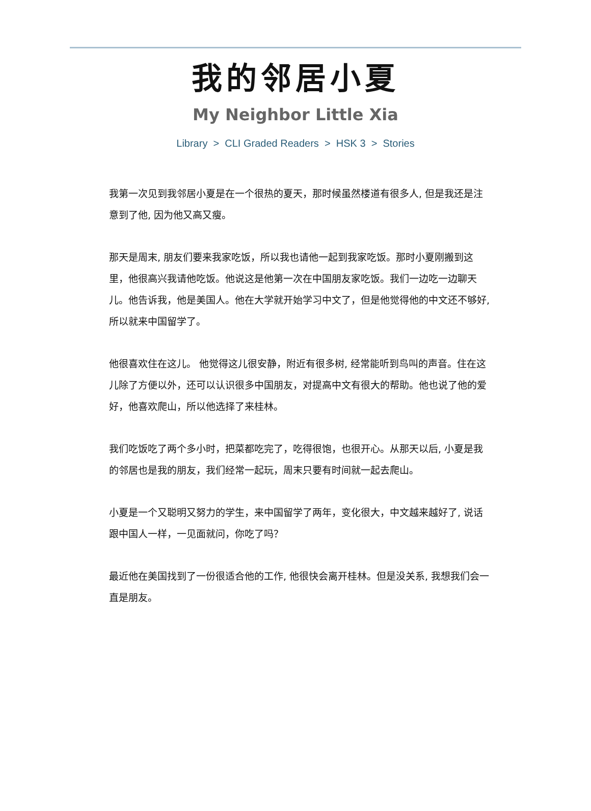我的邻居小夏
My Neighbor Little Xia
Library > CLI Graded Readers > HSK 3 > Stories
我第一次见到我邻居小夏是在一个很热的夏天，那时候虽然楼道有很多人, 但是我还是注意到了他, 因为他又高又瘦。
那天是周末, 朋友们要来我家吃饭，所以我也请他一起到我家吃饭。那时小夏刚搬到这里，他很高兴我请他吃饭。他说这是他第一次在中国朋友家吃饭。我们一边吃一边聊天儿。他告诉我，他是美国人。他在大学就开始学习中文了，但是他觉得他的中文还不够好, 所以就来中国留学了。
他很喜欢住在这儿。 他觉得这儿很安静，附近有很多树, 经常能听到鸟叫的声音。住在这儿除了方便以外，还可以认识很多中国朋友，对提高中文有很大的帮助。他也说了他的爱好，他喜欢爬山，所以他选择了来桂林。
我们吃饭吃了两个多小时，把菜都吃完了，吃得很饱，也很开心。从那天以后, 小夏是我的邻居也是我的朋友，我们经常一起玩，周末只要有时间就一起去爬山。
小夏是一个又聪明又努力的学生，来中国留学了两年，变化很大，中文越来越好了, 说话跟中国人一样，一见面就问，你吃了吗？
最近他在美国找到了一份很适合他的工作, 他很快会离开桂林。但是没关系, 我想我们会一直是朋友。